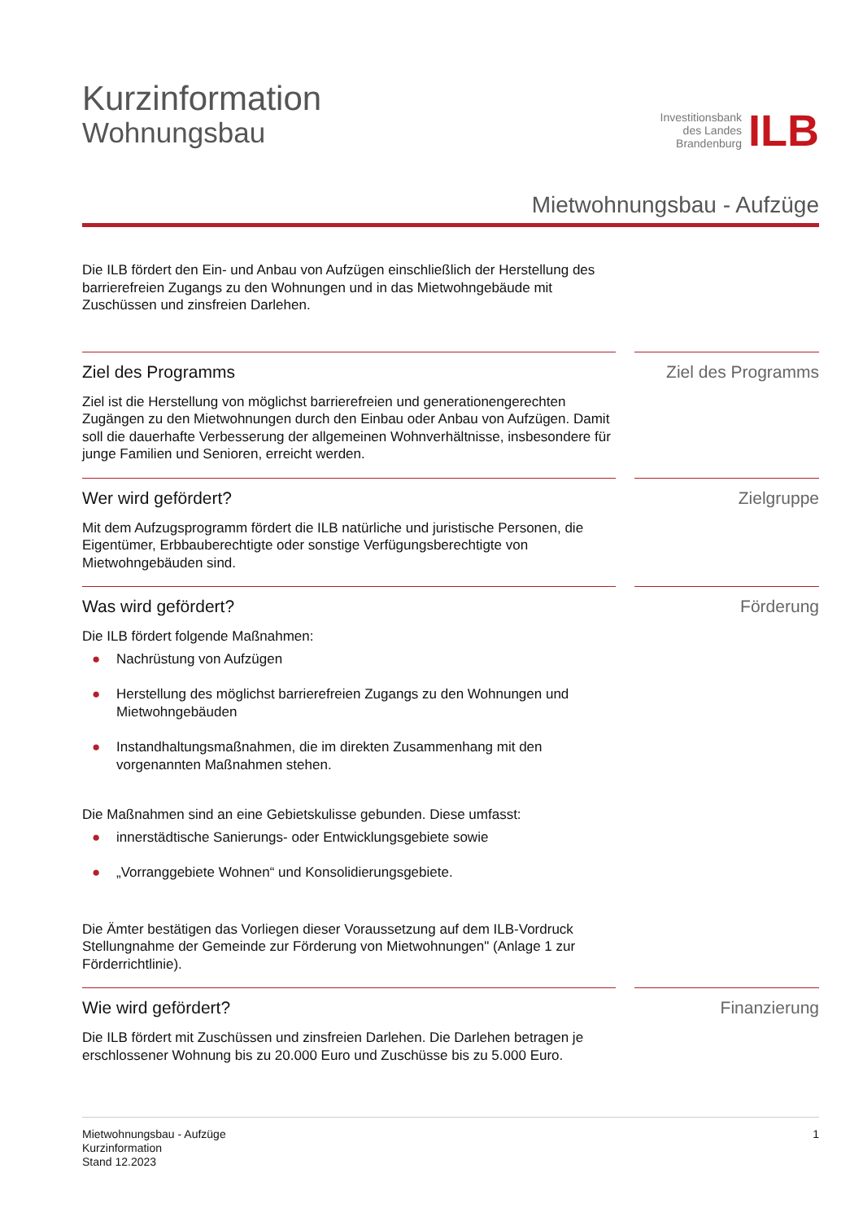Kurzinformation
Wohnungsbau
Investitionsbank
des Landes
Brandenburg
ILB
Mietwohnungsbau - Aufzüge
Die ILB fördert den Ein- und Anbau von Aufzügen einschließlich der Herstellung des barrierefreien Zugangs zu den Wohnungen und in das Mietwohngebäude mit Zuschüssen und zinsfreien Darlehen.
Ziel des Programms
Ziel ist die Herstellung von möglichst barrierefreien und generationengerechten Zugängen zu den Mietwohnungen durch den Einbau oder Anbau von Aufzügen. Damit soll die dauerhafte Verbesserung der allgemeinen Wohnverhältnisse, insbesondere für junge Familien und Senioren, erreicht werden.
Ziel des Programms
Wer wird gefördert?
Mit dem Aufzugsprogramm fördert die ILB natürliche und juristische Personen, die Eigentümer, Erbbauberechtigte oder sonstige Verfügungsberechtigte von Mietwohngebäuden sind.
Zielgruppe
Was wird gefördert?
Die ILB fördert folgende Maßnahmen:
● Nachrüstung von Aufzügen
● Herstellung des möglichst barrierefreien Zugangs zu den Wohnungen und Mietwohngebäuden
● Instandhaltungsmaßnahmen, die im direkten Zusammenhang mit den vorgenannten Maßnahmen stehen.
Die Maßnahmen sind an eine Gebietskulisse gebunden. Diese umfasst:
● innerstädtische Sanierungs- oder Entwicklungsgebiete sowie
● „Vorranggebiete Wohnen“ und Konsolidierungsgebiete.
Die Ämter bestätigen das Vorliegen dieser Voraussetzung auf dem ILB-Vordruck Stellungnahme der Gemeinde zur Förderung von Mietwohnungen" (Anlage 1 zur Förderrichtlinie).
Förderung
Wie wird gefördert?
Die ILB fördert mit Zuschüssen und zinsfreien Darlehen. Die Darlehen betragen je erschlossener Wohnung bis zu 20.000 Euro und Zuschüsse bis zu 5.000 Euro.
Finanzierung
Mietwohnungsbau - Aufzüge
Kurzinformation
Stand 12.2023
1